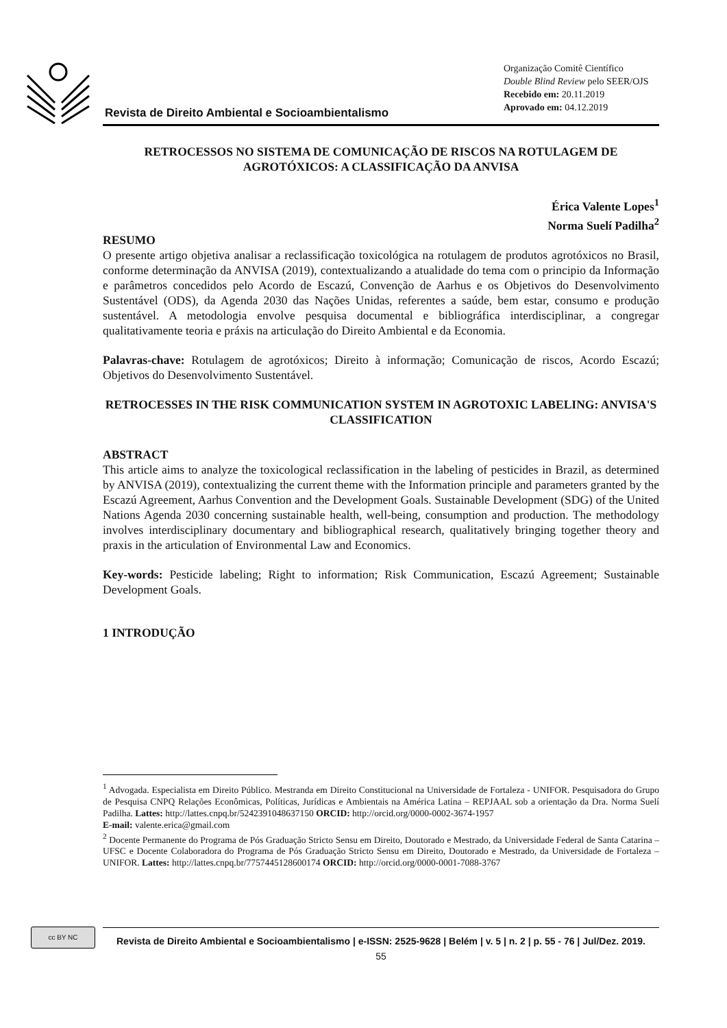Revista de Direito Ambiental e Socioambientalismo
Organização Comitê Científico
Double Blind Review pelo SEER/OJS
Recebido em: 20.11.2019
Aprovado em: 04.12.2019
RETROCESSOS NO SISTEMA DE COMUNICAÇÃO DE RISCOS NA ROTULAGEM DE AGROTÓXICOS: A CLASSIFICAÇÃO DA ANVISA
Érica Valente Lopes<sup>1</sup>
Norma Suelí Padilha<sup>2</sup>
RESUMO
O presente artigo objetiva analisar a reclassificação toxicológica na rotulagem de produtos agrotóxicos no Brasil, conforme determinação da ANVISA (2019), contextualizando a atualidade do tema com o principio da Informação e parâmetros concedidos pelo Acordo de Escazú, Convenção de Aarhus e os Objetivos do Desenvolvimento Sustentável (ODS), da Agenda 2030 das Nações Unidas, referentes a saúde, bem estar, consumo e produção sustentável. A metodologia envolve pesquisa documental e bibliográfica interdisciplinar, a congregar qualitativamente teoria e práxis na articulação do Direito Ambiental e da Economia.
Palavras-chave: Rotulagem de agrotóxicos; Direito à informação; Comunicação de riscos, Acordo Escazú; Objetivos do Desenvolvimento Sustentável.
RETROCESSES IN THE RISK COMMUNICATION SYSTEM IN AGROTOXIC LABELING: ANVISA'S CLASSIFICATION
ABSTRACT
This article aims to analyze the toxicological reclassification in the labeling of pesticides in Brazil, as determined by ANVISA (2019), contextualizing the current theme with the Information principle and parameters granted by the Escazú Agreement, Aarhus Convention and the Development Goals. Sustainable Development (SDG) of the United Nations Agenda 2030 concerning sustainable health, well-being, consumption and production. The methodology involves interdisciplinary documentary and bibliographical research, qualitatively bringing together theory and praxis in the articulation of Environmental Law and Economics.
Key-words: Pesticide labeling; Right to information; Risk Communication, Escazú Agreement; Sustainable Development Goals.
1 INTRODUÇÃO
<sup>1</sup> Advogada. Especialista em Direito Público. Mestranda em Direito Constitucional na Universidade de Fortaleza - UNIFOR. Pesquisadora do Grupo de Pesquisa CNPQ Relações Econômicas, Políticas, Jurídicas e Ambientais na América Latina – REPJAAL sob a orientação da Dra. Norma Suelí Padilha. Lattes: http://lattes.cnpq.br/5242391048637150 ORCID: http://orcid.org/0000-0002-3674-1957
E-mail: valente.erica@gmail.com
<sup>2</sup> Docente Permanente do Programa de Pós Graduação Stricto Sensu em Direito, Doutorado e Mestrado, da Universidade Federal de Santa Catarina – UFSC e Docente Colaboradora do Programa de Pós Graduação Stricto Sensu em Direito, Doutorado e Mestrado, da Universidade de Fortaleza – UNIFOR. Lattes: http://lattes.cnpq.br/7757445128600174 ORCID: http://orcid.org/0000-0001-7088-3767
cc BY NC
Revista de Direito Ambiental e Socioambientalismo | e-ISSN: 2525-9628 | Belém | v. 5 | n. 2 | p. 55 - 76 | Jul/Dez. 2019.
55